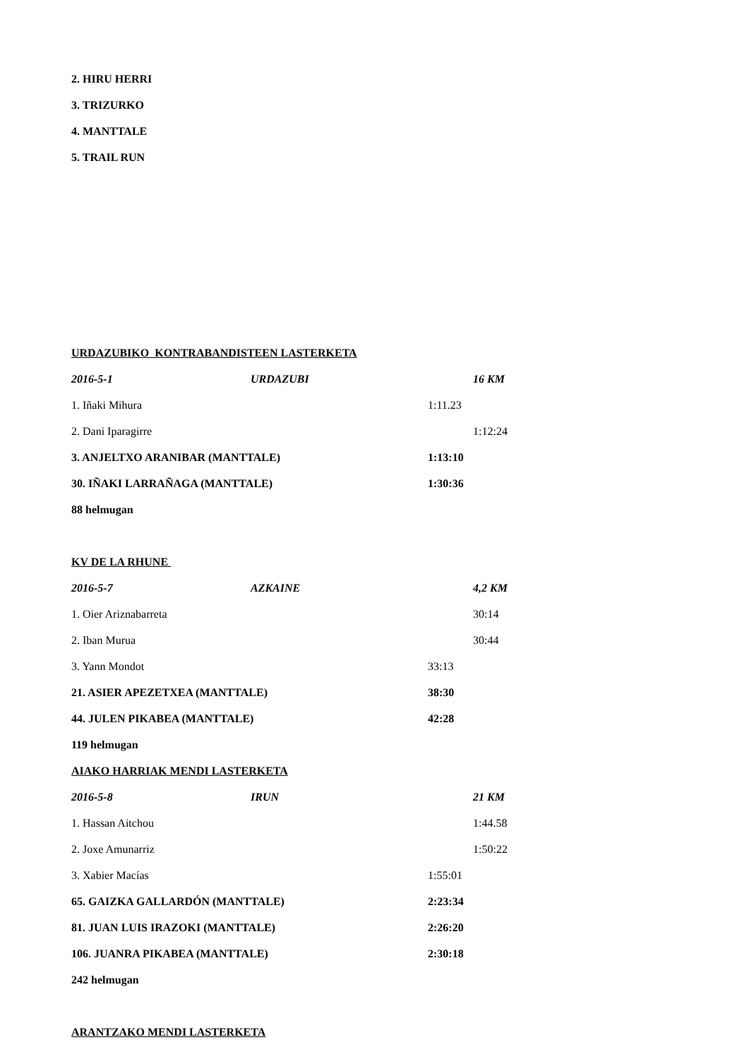2. HIRU HERRI
3. TRIZURKO
4. MANTTALE
5. TRAIL RUN
URDAZUBIKO KONTRABANDISTEEN LASTERKETA
2016-5-1 URDAZUBI 16 KM
1. Iñaki Mihura 1:11.23
2. Dani Iparagirre 1:12:24
3. ANJELTXO ARANIBAR (MANTTALE) 1:13:10
30. IÑAKI LARRAÑAGA (MANTTALE) 1:30:36
88 helmugan
KV DE LA RHUNE
2016-5-7 AZKAINE 4,2 KM
1. Oier Ariznabarreta 30:14
2. Iban Murua 30:44
3. Yann Mondot 33:13
21. ASIER APEZETXEA (MANTTALE) 38:30
44. JULEN PIKABEA (MANTTALE) 42:28
119 helmugan
AIAKO HARRIAK MENDI LASTERKETA
2016-5-8 IRUN 21 KM
1. Hassan Aitchou 1:44.58
2. Joxe Amunarriz 1:50:22
3. Xabier Macías 1:55:01
65. GAIZKA GALLARDÓN (MANTTALE) 2:23:34
81. JUAN LUIS IRAZOKI (MANTTALE) 2:26:20
106. JUANRA PIKABEA (MANTTALE) 2:30:18
242 helmugan
ARANTZAKO MENDI LASTERKETA